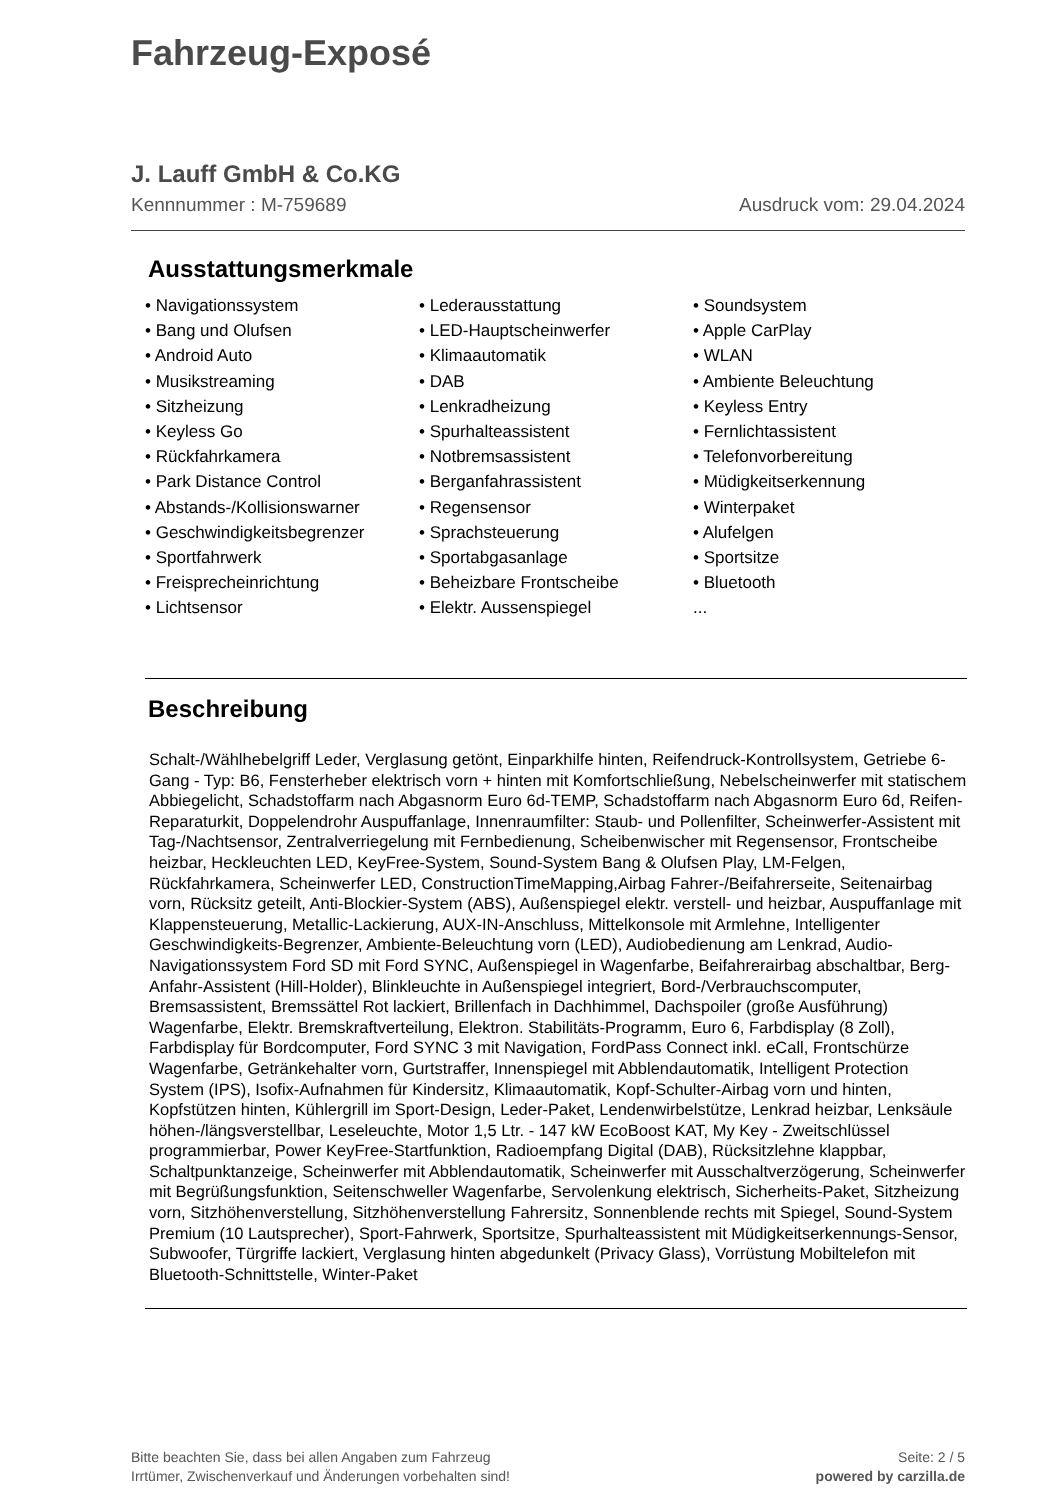Fahrzeug-Exposé
J. Lauff GmbH & Co.KG
Kennnummer : M-759689 Ausdruck vom: 29.04.2024
Ausstattungsmerkmale
• Navigationssystem
• Bang und Olufsen
• Android Auto
• Musikstreaming
• Sitzheizung
• Keyless Go
• Rückfahrkamera
• Park Distance Control
• Abstands-/Kollisionswarner
• Geschwindigkeitsbegrenzer
• Sportfahrwerk
• Freisprecheinrichtung
• Lichtsensor
• Lederausstattung
• LED-Hauptscheinwerfer
• Klimaautomatik
• DAB
• Lenkradheizung
• Spurhalteassistent
• Notbremsassistent
• Berganfahrassistent
• Regensensor
• Sprachsteuerung
• Sportabgasanlage
• Beheizbare Frontscheibe
• Elektr. Aussenspiegel
• Soundsystem
• Apple CarPlay
• WLAN
• Ambiente Beleuchtung
• Keyless Entry
• Fernlichtassistent
• Telefonvorbereitung
• Müdigkeitserkennung
• Winterpaket
• Alufelgen
• Sportsitze
• Bluetooth
...
Beschreibung
Schalt-/Wählhebelgriff Leder, Verglasung getönt, Einparkhilfe hinten, Reifendruck-Kontrollsystem, Getriebe 6-Gang - Typ: B6, Fensterheber elektrisch vorn + hinten mit Komfortschließung, Nebelscheinwerfer mit statischem Abbiegelicht, Schadstoffarm nach Abgasnorm Euro 6d-TEMP, Schadstoffarm nach Abgasnorm Euro 6d, Reifen-Reparaturkit, Doppelendrohr Auspuffanlage, Innenraumfilter: Staub- und Pollenfilter, Scheinwerfer-Assistent mit Tag-/Nachtsensor, Zentralverriegelung mit Fernbedienung, Scheibenwischer mit Regensensor, Frontscheibe heizbar, Heckleuchten LED, KeyFree-System, Sound-System Bang & Olufsen Play, LM-Felgen, Rückfahrkamera, Scheinwerfer LED, ConstructionTimeMapping,Airbag Fahrer-/Beifahrerseite, Seitenairbag vorn, Rücksitz geteilt, Anti-Blockier-System (ABS), Außenspiegel elektr. verstell- und heizbar, Auspuffanlage mit Klappensteuerung, Metallic-Lackierung, AUX-IN-Anschluss, Mittelkonsole mit Armlehne, Intelligenter Geschwindigkeits-Begrenzer, Ambiente-Beleuchtung vorn (LED), Audiobedienung am Lenkrad, Audio-Navigationssystem Ford SD mit Ford SYNC, Außenspiegel in Wagenfarbe, Beifahrerairbag abschaltbar, Berg-Anfahr-Assistent (Hill-Holder), Blinkleuchte in Außenspiegel integriert, Bord-/Verbrauchscomputer, Bremsassistent, Bremssättel Rot lackiert, Brillenfach in Dachhimmel, Dachspoiler (große Ausführung) Wagenfarbe, Elektr. Bremskraftverteilung, Elektron. Stabilitäts-Programm, Euro 6, Farbdisplay (8 Zoll), Farbdisplay für Bordcomputer, Ford SYNC 3 mit Navigation, FordPass Connect inkl. eCall, Frontschürze Wagenfarbe, Getränkehalter vorn, Gurtstraffer, Innenspiegel mit Abblendautomatik, Intelligent Protection System (IPS), Isofix-Aufnahmen für Kindersitz, Klimaautomatik, Kopf-Schulter-Airbag vorn und hinten, Kopfstützen hinten, Kühlergrill im Sport-Design, Leder-Paket, Lendenwirbelstütze, Lenkrad heizbar, Lenksäule höhen-/längsverstellbar, Leseleuchte, Motor 1,5 Ltr. - 147 kW EcoBoost KAT, My Key - Zweitschlüssel programmierbar, Power KeyFree-Startfunktion, Radioempfang Digital (DAB), Rücksitzlehne klappbar, Schaltpunktanzeige, Scheinwerfer mit Abblendautomatik, Scheinwerfer mit Ausschaltverzögerung, Scheinwerfer mit Begrüßungsfunktion, Seitenschweller Wagenfarbe, Servolenkung elektrisch, Sicherheits-Paket, Sitzheizung vorn, Sitzhöhenverstellung, Sitzhöhenverstellung Fahrersitz, Sonnenblende rechts mit Spiegel, Sound-System Premium (10 Lautsprecher), Sport-Fahrwerk, Sportsitze, Spurhalteassistent mit Müdigkeitserkennungs-Sensor, Subwoofer, Türgriffe lackiert, Verglasung hinten abgedunkelt (Privacy Glass), Vorrüstung Mobiltelefon mit Bluetooth-Schnittstelle, Winter-Paket
Bitte beachten Sie, dass bei allen Angaben zum Fahrzeug
Irrtümer, Zwischenverkauf und Änderungen vorbehalten sind!
Seite: 2 / 5
powered by carzilla.de